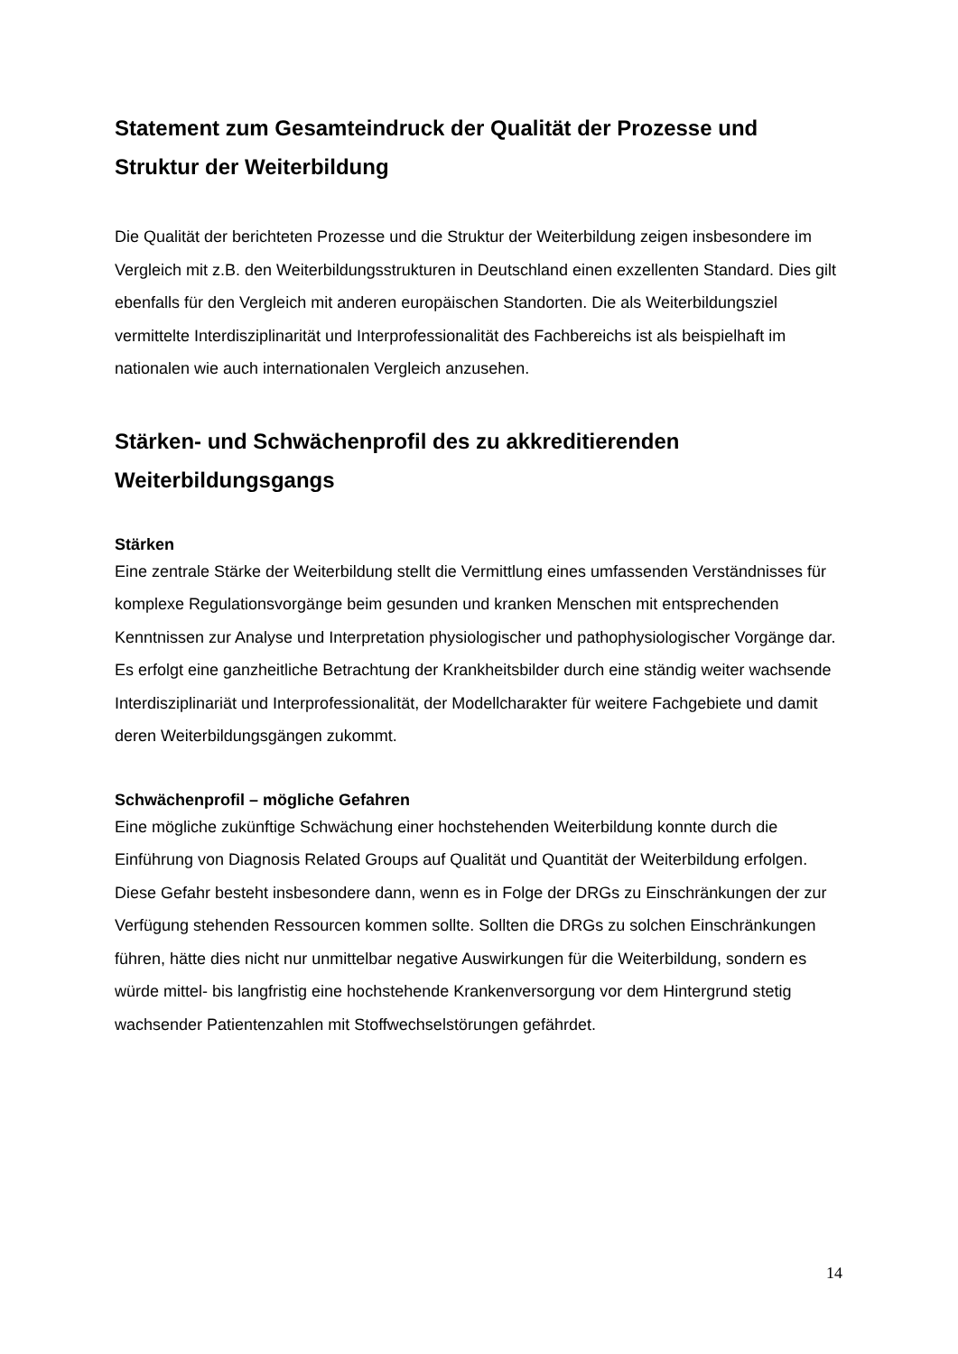Statement zum Gesamteindruck der Qualität der Prozesse und Struktur der Weiterbildung
Die Qualität der berichteten Prozesse und die Struktur der Weiterbildung zeigen insbesondere im Vergleich mit z.B. den Weiterbildungsstrukturen in Deutschland einen exzellenten Standard. Dies gilt ebenfalls für den Vergleich mit anderen europäischen Standorten. Die als Weiterbildungsziel vermittelte Interdisziplinarität und Interprofessionalität des Fachbereichs ist als beispielhaft im nationalen wie auch internationalen Vergleich anzusehen.
Stärken- und Schwächenprofil des zu akkreditierenden Weiterbildungsgangs
Stärken
Eine zentrale Stärke der Weiterbildung stellt die Vermittlung eines umfassenden Verständnisses für komplexe Regulationsvorgänge beim gesunden und kranken Menschen mit entsprechenden Kenntnissen zur Analyse und Interpretation physiologischer und pathophysiologischer Vorgänge dar. Es erfolgt eine ganzheitliche Betrachtung der Krankheitsbilder durch eine ständig weiter wachsende Interdisziplinariät und Interprofessionalität, der Modellcharakter für weitere Fachgebiete und damit deren Weiterbildungsgängen zukommt.
Schwächenprofil – mögliche Gefahren
Eine mögliche zukünftige Schwächung einer hochstehenden Weiterbildung konnte durch die Einführung von Diagnosis Related Groups auf Qualität und Quantität der Weiterbildung erfolgen. Diese Gefahr besteht insbesondere dann, wenn es in Folge der DRGs zu Einschränkungen der zur Verfügung stehenden Ressourcen kommen sollte. Sollten die DRGs zu solchen Einschränkungen führen, hätte dies nicht nur unmittelbar negative Auswirkungen für die Weiterbildung, sondern es würde mittel- bis langfristig eine hochstehende Krankenversorgung vor dem Hintergrund stetig wachsender Patientenzahlen mit Stoffwechselstörungen gefährdet.
14